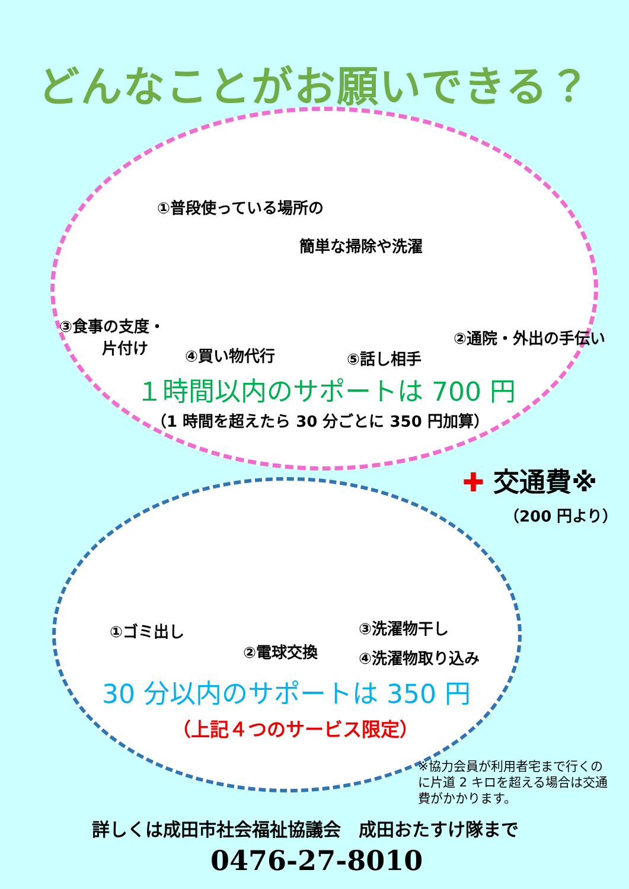どんなことがお願いできる？
①普段使っている場所の
簡単な掃除や洗濯
③食事の支度・
片付け
④買い物代行 ⑤話し相手
②通院・外出の手伝い
１時間以内のサポートは 700 円
（1 時間を超えたら 30 分ごとに 350 円加算）
✚ 交通費※
（200 円より）
①ゴミ出し
②電球交換
③洗濯物干し
④洗濯物取り込み
30 分以内のサポートは 350 円
（上記４つのサービス限定）
※協力会員が利用者宅まで行くのに片道 2 キロを超える場合は交通費がかかります。
詳しくは成田市社会福祉協議会　成田おたすけ隊まで
0476-27-8010